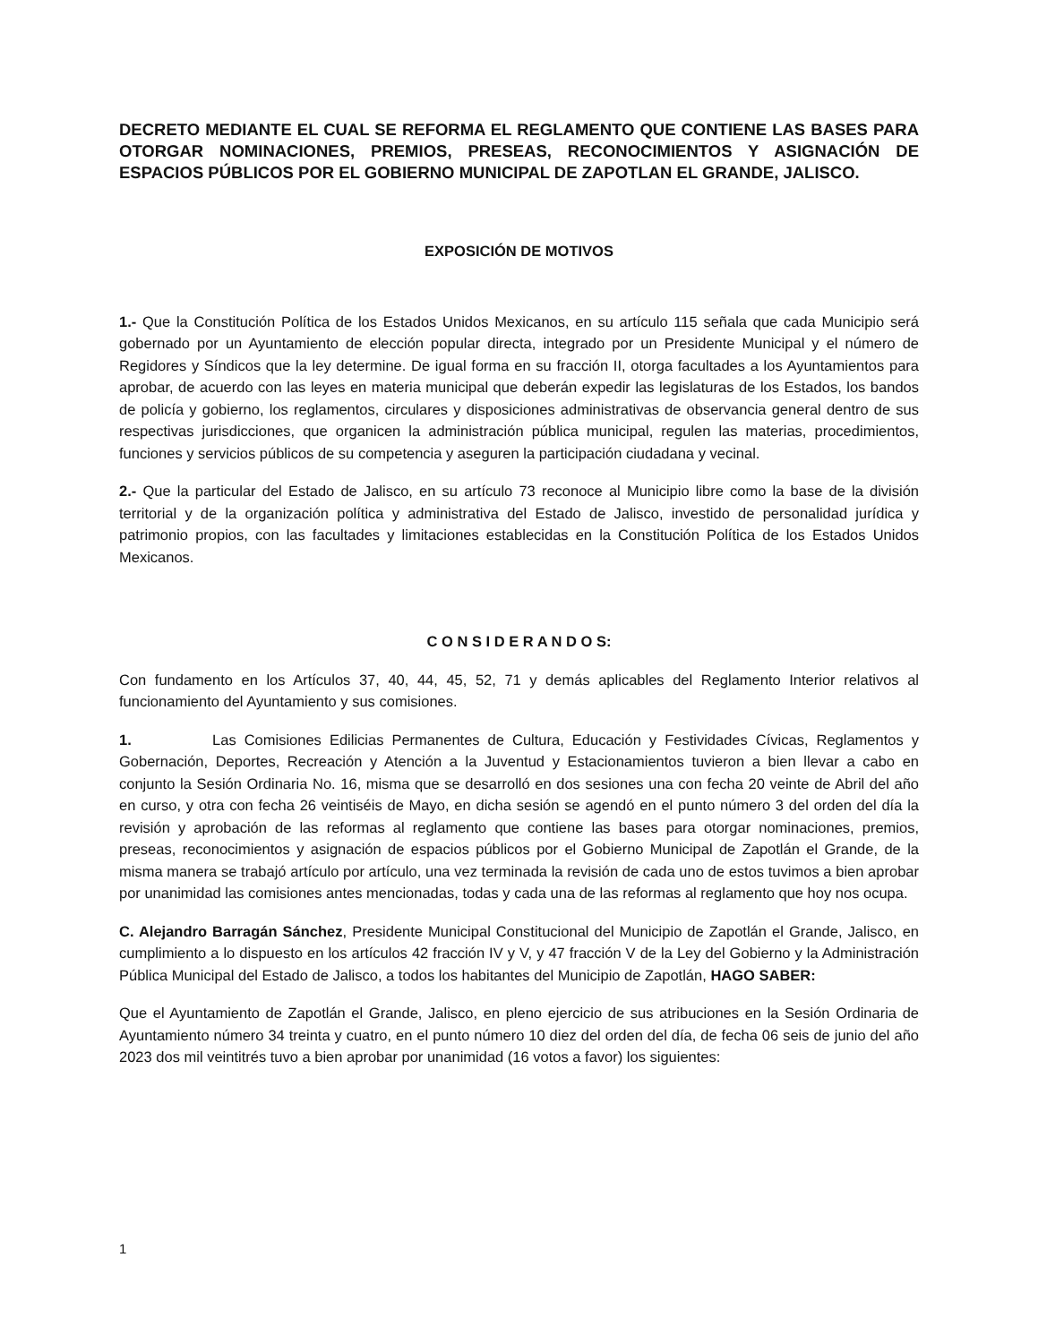DECRETO MEDIANTE EL CUAL SE REFORMA EL REGLAMENTO QUE CONTIENE LAS BASES PARA OTORGAR NOMINACIONES, PREMIOS, PRESEAS, RECONOCIMIENTOS Y ASIGNACIÓN DE ESPACIOS PÚBLICOS POR EL GOBIERNO MUNICIPAL DE ZAPOTLAN EL GRANDE, JALISCO.
EXPOSICIÓN DE MOTIVOS
1.- Que la Constitución Política de los Estados Unidos Mexicanos, en su artículo 115 señala que cada Municipio será gobernado por un Ayuntamiento de elección popular directa, integrado por un Presidente Municipal y el número de Regidores y Síndicos que la ley determine. De igual forma en su fracción II, otorga facultades a los Ayuntamientos para aprobar, de acuerdo con las leyes en materia municipal que deberán expedir las legislaturas de los Estados, los bandos de policía y gobierno, los reglamentos, circulares y disposiciones administrativas de observancia general dentro de sus respectivas jurisdicciones, que organicen la administración pública municipal, regulen las materias, procedimientos, funciones y servicios públicos de su competencia y aseguren la participación ciudadana y vecinal.
2.- Que la particular del Estado de Jalisco, en su artículo 73 reconoce al Municipio libre como la base de la división territorial y de la organización política y administrativa del Estado de Jalisco, investido de personalidad jurídica y patrimonio propios, con las facultades y limitaciones establecidas en la Constitución Política de los Estados Unidos Mexicanos.
C O N S I D E R A N D O S:
Con fundamento en los Artículos 37, 40, 44, 45, 52, 71 y demás aplicables del Reglamento Interior relativos al funcionamiento del Ayuntamiento y sus comisiones.
1. Las Comisiones Edilicias Permanentes de Cultura, Educación y Festividades Cívicas, Reglamentos y Gobernación, Deportes, Recreación y Atención a la Juventud y Estacionamientos tuvieron a bien llevar a cabo en conjunto la Sesión Ordinaria No. 16, misma que se desarrolló en dos sesiones una con fecha 20 veinte de Abril del año en curso, y otra con fecha 26 veintiséis de Mayo, en dicha sesión se agendó en el punto número 3 del orden del día la revisión y aprobación de las reformas al reglamento que contiene las bases para otorgar nominaciones, premios, preseas, reconocimientos y asignación de espacios públicos por el Gobierno Municipal de Zapotlán el Grande, de la misma manera se trabajó artículo por artículo, una vez terminada la revisión de cada uno de estos tuvimos a bien aprobar por unanimidad las comisiones antes mencionadas, todas y cada una de las reformas al reglamento que hoy nos ocupa.
C. Alejandro Barragán Sánchez, Presidente Municipal Constitucional del Municipio de Zapotlán el Grande, Jalisco, en cumplimiento a lo dispuesto en los artículos 42 fracción IV y V, y 47 fracción V de la Ley del Gobierno y la Administración Pública Municipal del Estado de Jalisco, a todos los habitantes del Municipio de Zapotlán, HAGO SABER:
Que el Ayuntamiento de Zapotlán el Grande, Jalisco, en pleno ejercicio de sus atribuciones en la Sesión Ordinaria de Ayuntamiento número 34 treinta y cuatro, en el punto número 10 diez del orden del día, de fecha 06 seis de junio del año 2023 dos mil veintitrés tuvo a bien aprobar por unanimidad (16 votos a favor) los siguientes:
1